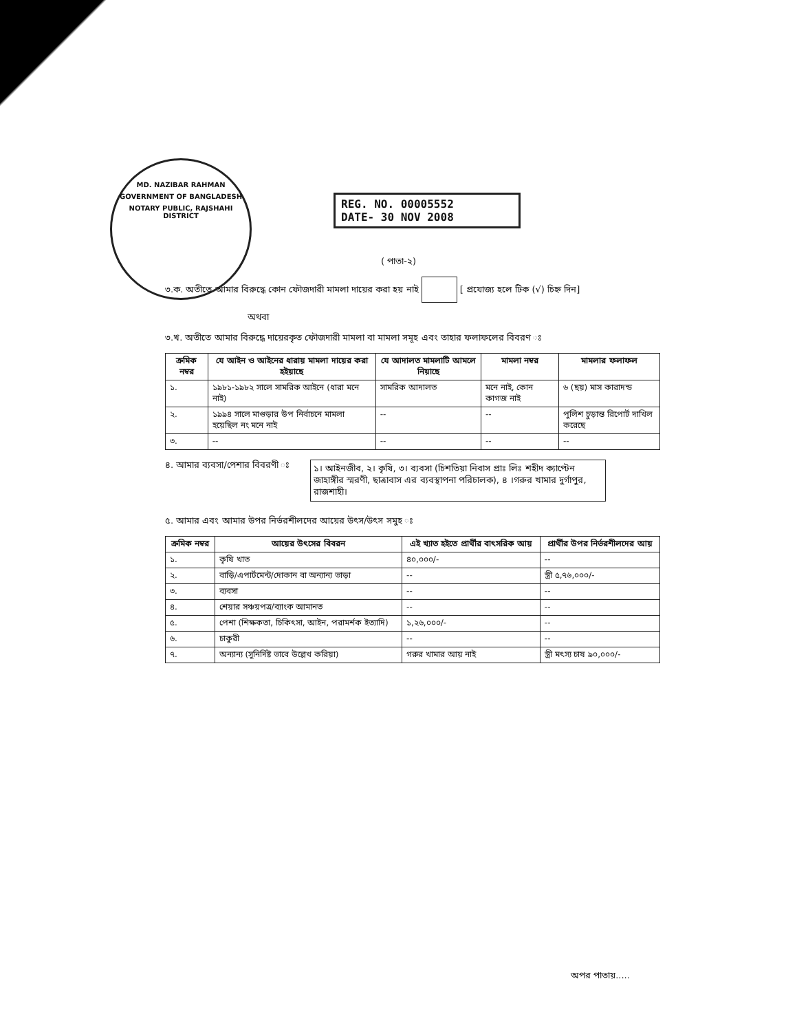MD. NAZIBAR RAHMAN
GOVERNMENT OF BANGLADESH
NOTARY PUBLIC, RAJSHAHI DISTRICT
REG. NO. 00005552
DATE- 30 NOV 2008
( পাতা-২)
৩.ক. অতীতে আমার বিরুদ্ধে কোন ফৌজদারী মামলা দায়ের করা হয় নাই [ প্রযোজ্য হলে টিক (√) চিহ্ন দিন]
অথবা
৩.খ. অতীতে আমার বিরুদ্ধে দায়েরকৃত ফৌজদারী মামলা বা মামলা সমূহ এবং তাহার ফলাফলের বিবরণ ঃ
| ক্রমিক নম্বর | যে আইন ও আইনের ধারায় মামলা দায়ের করা হইয়াছে | যে আদালত মামলাটি আমলে নিয়াছে | মামলা নম্বর | মামলার ফলাফল |
| --- | --- | --- | --- | --- |
| ১. | ১৯৮১-১৯৮২ সালে সামরিক আইনে (ধারা মনে নাই) | সামরিক আদালত | মনে নাই, কোন কাগজ নাই | ৬ (ছয়) মাস কারাদন্ড |
| ২. | ১৯৯৪ সালে মাগুড়ার উপ নির্বাচনে মামলা হয়েছিল নং মনে নাই | -- | -- | পুলিশ চুড়ান্ত রিপোর্ট দাখিল করেছে |
| ৩. | -- | -- | -- | -- |
৪. আমার ব্যবসা/পেশার বিবরণী ঃ
১। আইনজীব, ২। কৃষি, ৩। ব্যবসা (চিশতিয়া নিবাস প্রাঃ লিঃ শহীদ ক্যাপ্টেন জাহাঙ্গীর স্মরণী, ছাত্রাবাস এর ব্যবস্থাপনা পরিচালক), ৪ ।গরুর খামার দুর্গাপুর, রাজশাহী।
৫. আমার এবং আমার উপর নির্ভরশীলদের আয়ের উৎস/উৎস সমুহ ঃ
| ক্রমিক নম্বর | আয়ের উৎসের বিবরন | এই খ্যাত হইতে প্রার্থীর বাৎসরিক আয় | প্রার্থীর উপর নির্ভরশীলদের আয় |
| --- | --- | --- | --- |
| ১. | কৃষি খাত | ৪০,০০০/- | -- |
| ২. | বাড়ি/এপার্টমেন্ট/দোকান বা অন্যান্য ভাড়া | -- | স্ত্রী ৫,৭৬,০০০/- |
| ৩. | ব্যবসা | -- | -- |
| ৪. | শেয়ার সঞ্চয়পত্র/ব্যাংক আমানত | -- | -- |
| ৫. | পেশা (শিক্ষকতা, চিকিৎসা, আইন, পরামর্শক ইত্যাদি) | ১,২৬,০০০/- | -- |
| ৬. | চাকুরী | -- | -- |
| ৭. | অন্যান্য (সুনির্দিষ্ট ভাবে উল্লেখ করিয়া) | গরুর খামার আয় নাই | স্ত্রী মৎস্য চাষ ৯০,০০০/- |
অপর পাতায়.....